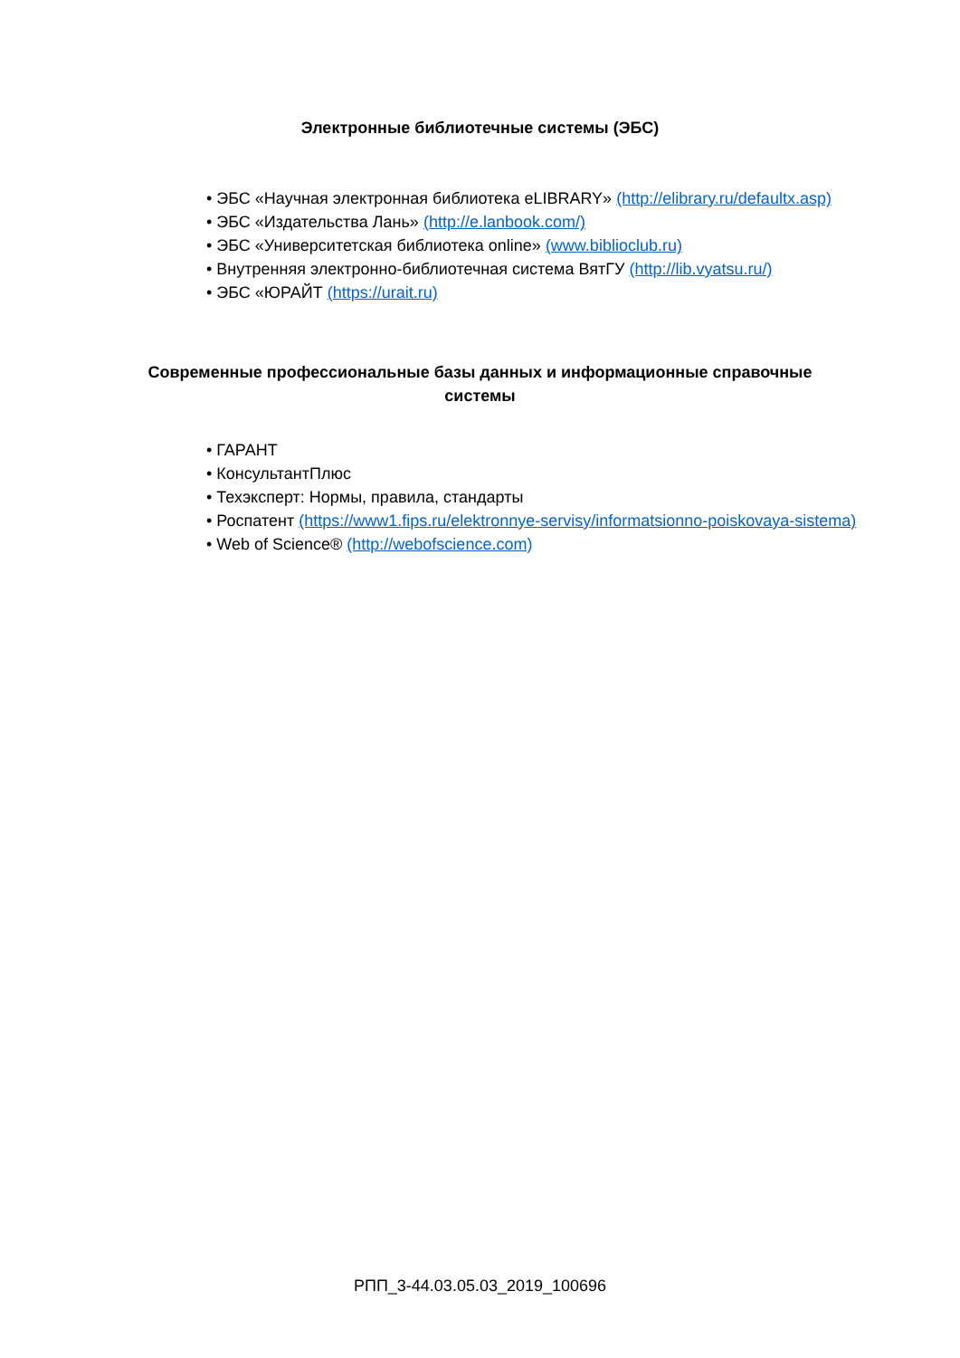Электронные библиотечные системы (ЭБС)
• ЭБС «Научная электронная библиотека eLIBRARY» (http://elibrary.ru/defaultx.asp)
• ЭБС «Издательства Лань» (http://e.lanbook.com/)
• ЭБС «Университетская библиотека online» (www.biblioclub.ru)
• Внутренняя электронно-библиотечная система ВятГУ (http://lib.vyatsu.ru/)
• ЭБС «ЮРАЙТ (https://urait.ru)
Современные профессиональные базы данных и информационные справочные
системы
• ГАРАНТ
• КонсультантПлюс
• Техэксперт: Нормы, правила, стандарты
• Роспатент (https://www1.fips.ru/elektronnye-servisy/informatsionno-poiskovaya-sistema)
• Web of Science® (http://webofscience.com)
РПП_3-44.03.05.03_2019_100696